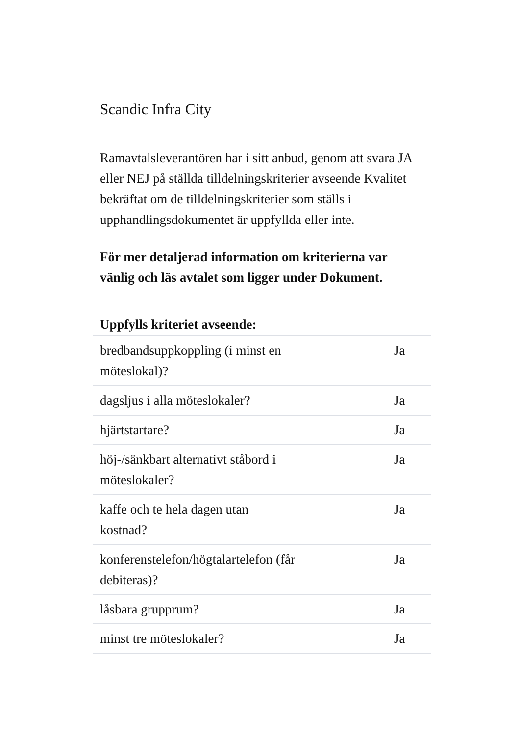Scandic Infra City
Ramavtalsleverantören har i sitt anbud, genom att svara JA eller NEJ på ställda tilldelningskriterier avseende Kvalitet bekräftat om de tilldelningskriterier som ställs i upphandlingsdokumentet är uppfyllda eller inte.
För mer detaljerad information om kriterierna var vänlig och läs avtalet som ligger under Dokument.
| Uppfylls kriteriet avseende: | |
| --- | --- |
| bredbandsuppkoppling (i minst en möteslokal)? | Ja |
| dagsljus i alla möteslokaler? | Ja |
| hjärtstartare? | Ja |
| höj-/sänkbart alternativt ståbord i möteslokaler? | Ja |
| kaffe och te hela dagen utan kostnad? | Ja |
| konferenstelefon/högtalartelefon (får debiteras)? | Ja |
| låsbara grupprum? | Ja |
| minst tre möteslokaler? | Ja |